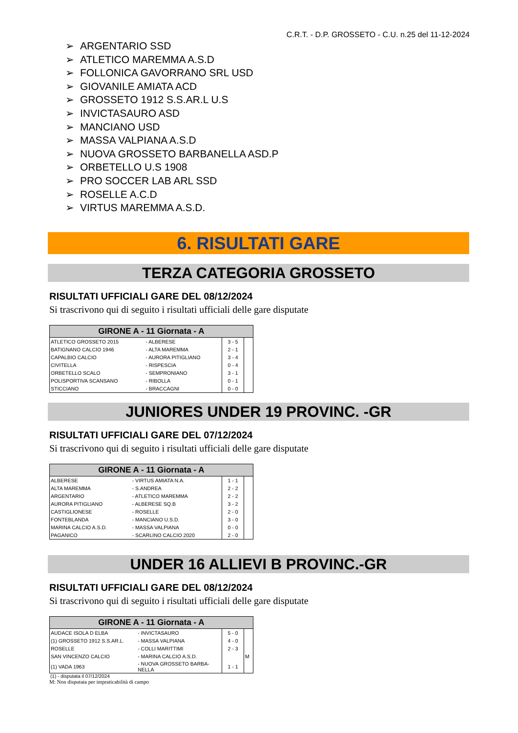C.R.T. - D.P. GROSSETO - C.U. n.25 del 11-12-2024
➢ ARGENTARIO SSD
➢ ATLETICO MAREMMA A.S.D
➢ FOLLONICA GAVORRANO SRL USD
➢ GIOVANILE AMIATA ACD
➢ GROSSETO 1912 S.S.AR.L U.S
➢ INVICTASAURO ASD
➢ MANCIANO USD
➢ MASSA VALPIANA A.S.D
➢ NUOVA GROSSETO BARBANELLA ASD.P
➢ ORBETELLO U.S 1908
➢ PRO SOCCER LAB ARL SSD
➢ ROSELLE A.C.D
➢ VIRTUS MAREMMA A.S.D.
6. RISULTATI GARE
TERZA CATEGORIA GROSSETO
RISULTATI UFFICIALI GARE DEL 08/12/2024
Si trascrivono qui di seguito i risultati ufficiali delle gare disputate
| GIRONE A - 11 Giornata - A | | | |
| --- | --- | --- | --- |
| ATLETICO GROSSETO 2015 | - ALBERESE | 3 - 5 | |
| BATIGNANO CALCIO 1946 | - ALTA MAREMMA | 2 - 1 | |
| CAPALBIO CALCIO | - AURORA PITIGLIANO | 3 - 4 | |
| CIVITELLA | - RISPESCIA | 0 - 4 | |
| ORBETELLO SCALO | - SEMPRONIANO | 3 - 1 | |
| POLISPORTIVA SCANSANO | - RIBOLLA | 0 - 1 | |
| STICCIANO | - BRACCAGNI | 0 - 0 | |
JUNIORES UNDER 19 PROVINC. -GR
RISULTATI UFFICIALI GARE DEL 07/12/2024
Si trascrivono qui di seguito i risultati ufficiali delle gare disputate
| GIRONE A - 11 Giornata - A | | | |
| --- | --- | --- | --- |
| ALBERESE | - VIRTUS AMIATA N.A. | 1 - 1 | |
| ALTA MAREMMA | - S.ANDREA | 2 - 2 | |
| ARGENTARIO | - ATLETICO MAREMMA | 2 - 2 | |
| AURORA PITIGLIANO | - ALBERESE SQ.B | 3 - 2 | |
| CASTIGLIONESE | - ROSELLE | 2 - 0 | |
| FONTEBLANDA | - MANCIANO U.S.D. | 3 - 0 | |
| MARINA CALCIO A.S.D. | - MASSA VALPIANA | 0 - 0 | |
| PAGANICO | - SCARLINO CALCIO 2020 | 2 - 0 | |
UNDER 16 ALLIEVI B PROVINC.-GR
RISULTATI UFFICIALI GARE DEL 08/12/2024
Si trascrivono qui di seguito i risultati ufficiali delle gare disputate
| GIRONE A - 11 Giornata - A | | | |
| --- | --- | --- | --- |
| AUDACE ISOLA D ELBA | - INVICTASAURO | 5 - 0 | |
| (1) GROSSETO 1912 S.S.AR.L. | - MASSA VALPIANA | 4 - 0 | |
| ROSELLE | - COLLI MARITTIMI | 2 - 3 | |
| SAN VINCENZO CALCIO | - MARINA CALCIO A.S.D. | | M |
| (1) VADA 1963 | - NUOVA GROSSETO BARBA- NELLA | 1 - 1 | |
(1) - disputata il 07/12/2024
M: Non disputata per impraticabilità di campo